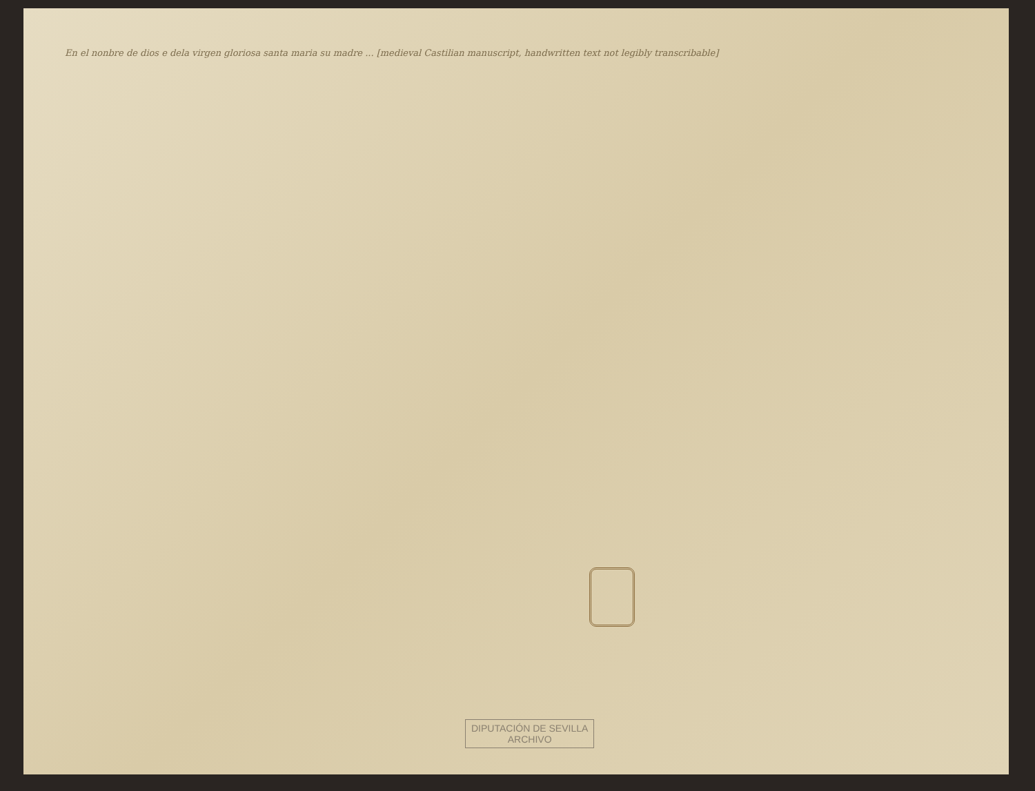En el nonbre de dios e dela virgen gloriosa santa maria su madre ... [medieval Castilian manuscript, handwritten text not legibly transcribable]
DIPUTACIÓN DE SEVILLA
ARCHIVO